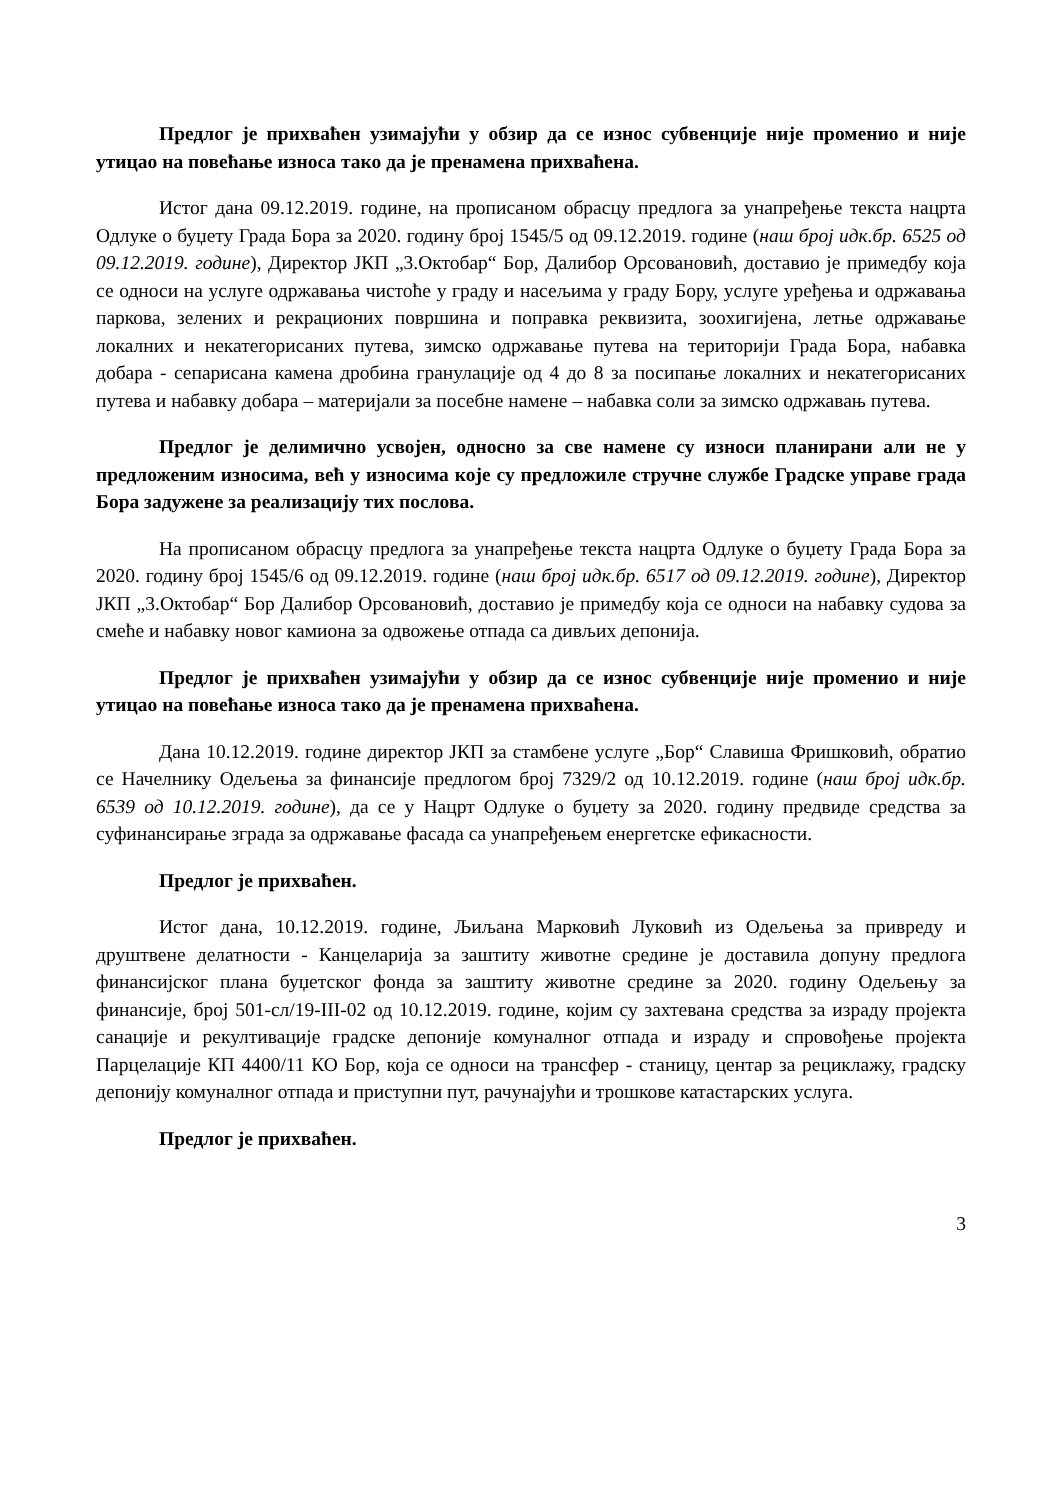Предлог је прихваћен узимајући у обзир да се износ субвенције није променио и није утицао на повећање износа тако да је пренамена прихваћена.
Истог дана 09.12.2019. године, на прописаном обрасцу предлога за унапређење текста нацрта Одлуке о буџету Града Бора за 2020. годину број 1545/5 од 09.12.2019. године (наш број идк.бр. 6525 од 09.12.2019. године), Директор ЈКП „3.Октобар“ Бор, Далибор Орсовановић, доставио је примедбу која се односи на услуге одржавања чистоће у граду и насељима у граду Бору, услуге уређења и одржавања паркова, зелених и рекрационих површина и поправка реквизита, зоохигијена, летње одржавање локалних и некатегорисаних путева, зимско одржавање путева на територији Града Бора, набавка добара - сепарисана камена дробина гранулације од 4 до 8 за посипање локалних и некатегорисаних путева и набавку добара – материјали за посебне намене – набавка соли за зимско одржавањ путева.
Предлог је делимично усвојен, односно за све намене су износи планирани али не у предложеним износима, већ у износима које су предложиле стручне службе Градске управе града Бора задужене за реализацију тих послова.
На прописаном обрасцу предлога за унапређење текста нацрта Одлуке о буџету Града Бора за 2020. годину број 1545/6 од 09.12.2019. године (наш број идк.бр. 6517 од 09.12.2019. године), Директор ЈКП „3.Октобар“ Бор Далибор Орсовановић, доставио је примедбу која се односи на набавку судова за смеће и набавку новог камиона за одвожење отпада са дивљих депонија.
Предлог је прихваћен узимајући у обзир да се износ субвенције није променио и није утицао на повећање износа тако да је пренамена прихваћена.
Дана 10.12.2019. године директор ЈКП за стамбене услуге „Бор“ Славиша Фришковић, обратио се Начелнику Одељења за финансије предлогом број 7329/2 од 10.12.2019. године (наш број идк.бр. 6539 од 10.12.2019. године), да се у Нацрт Одлуке о буџету за 2020. годину предвиде средства за суфинансирање зграда за одржавање фасада са унапређењем енергетске ефикасности.
Предлог је прихваћен.
Истог дана, 10.12.2019. године, Љиљана Марковић Луковић из Одељења за привреду и друштвене делатности - Канцеларија за заштиту животне средине је доставила допуну предлога финансијског плана буџетског фонда за заштиту животне средине за 2020. годину Одељењу за финансије, број 501-сл/19-III-02 од 10.12.2019. године, којим су захтевана средства за израду пројекта санације и рекултивације градске депоније комуналног отпада и израду и спровођење пројекта Парцелације КП 4400/11 КО Бор, која се односи на трансфер - станицу, центар за рециклажу, градску депонију комуналног отпада и приступни пут, рачунајући и трошкове катастарских услуга.
Предлог је прихваћен.
3